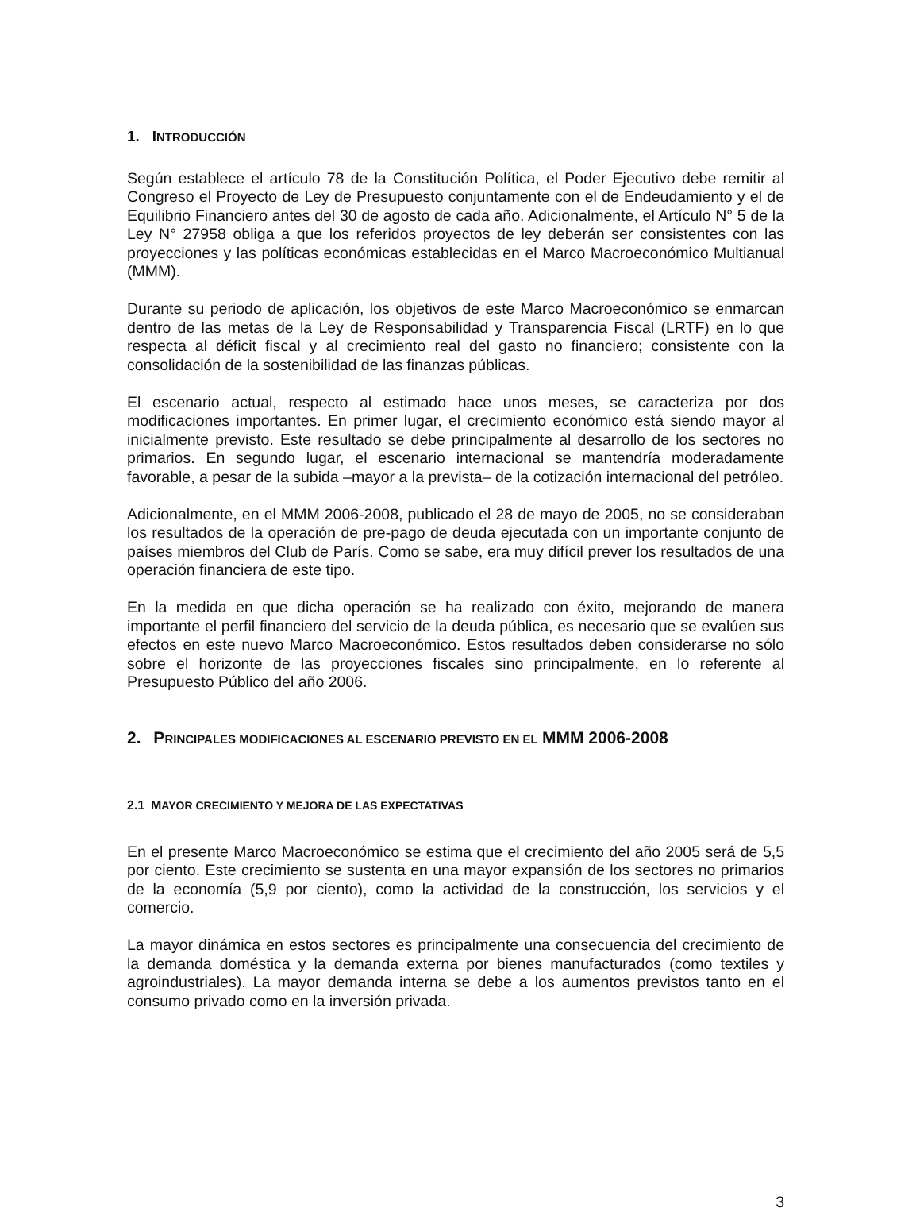1. INTRODUCCIÓN
Según establece el artículo 78 de la Constitución Política, el Poder Ejecutivo debe remitir al Congreso el Proyecto de Ley de Presupuesto conjuntamente con el de Endeudamiento y el de Equilibrio Financiero antes del 30 de agosto de cada año. Adicionalmente, el Artículo N° 5 de la Ley N° 27958 obliga a que los referidos proyectos de ley deberán ser consistentes con las proyecciones y las políticas económicas establecidas en el Marco Macroeconómico Multianual (MMM).
Durante su periodo de aplicación, los objetivos de este Marco Macroeconómico se enmarcan dentro de las metas de la Ley de Responsabilidad y Transparencia Fiscal (LRTF) en lo que respecta al déficit fiscal y al crecimiento real del gasto no financiero; consistente con la consolidación de la sostenibilidad de las finanzas públicas.
El escenario actual, respecto al estimado hace unos meses, se caracteriza por dos modificaciones importantes. En primer lugar, el crecimiento económico está siendo mayor al inicialmente previsto. Este resultado se debe principalmente al desarrollo de los sectores no primarios. En segundo lugar, el escenario internacional se mantendría moderadamente favorable, a pesar de la subida –mayor a la prevista– de la cotización internacional del petróleo.
Adicionalmente, en el MMM 2006-2008, publicado el 28 de mayo de 2005, no se consideraban los resultados de la operación de pre-pago de deuda ejecutada con un importante conjunto de países miembros del Club de París. Como se sabe, era muy difícil prever los resultados de una operación financiera de este tipo.
En la medida en que dicha operación se ha realizado con éxito, mejorando de manera importante el perfil financiero del servicio de la deuda pública, es necesario que se evalúen sus efectos en este nuevo Marco Macroeconómico. Estos resultados deben considerarse no sólo sobre el horizonte de las proyecciones fiscales sino principalmente, en lo referente al Presupuesto Público del año 2006.
2. PRINCIPALES MODIFICACIONES AL ESCENARIO PREVISTO EN EL MMM 2006-2008
2.1 MAYOR CRECIMIENTO Y MEJORA DE LAS EXPECTATIVAS
En el presente Marco Macroeconómico se estima que el crecimiento del año 2005 será de 5,5 por ciento. Este crecimiento se sustenta en una mayor expansión de los sectores no primarios de la economía (5,9 por ciento), como la actividad de la construcción, los servicios y el comercio.
La mayor dinámica en estos sectores es principalmente una consecuencia del crecimiento de la demanda doméstica y la demanda externa por bienes manufacturados (como textiles y agroindustriales). La mayor demanda interna se debe a los aumentos previstos tanto en el consumo privado como en la inversión privada.
3